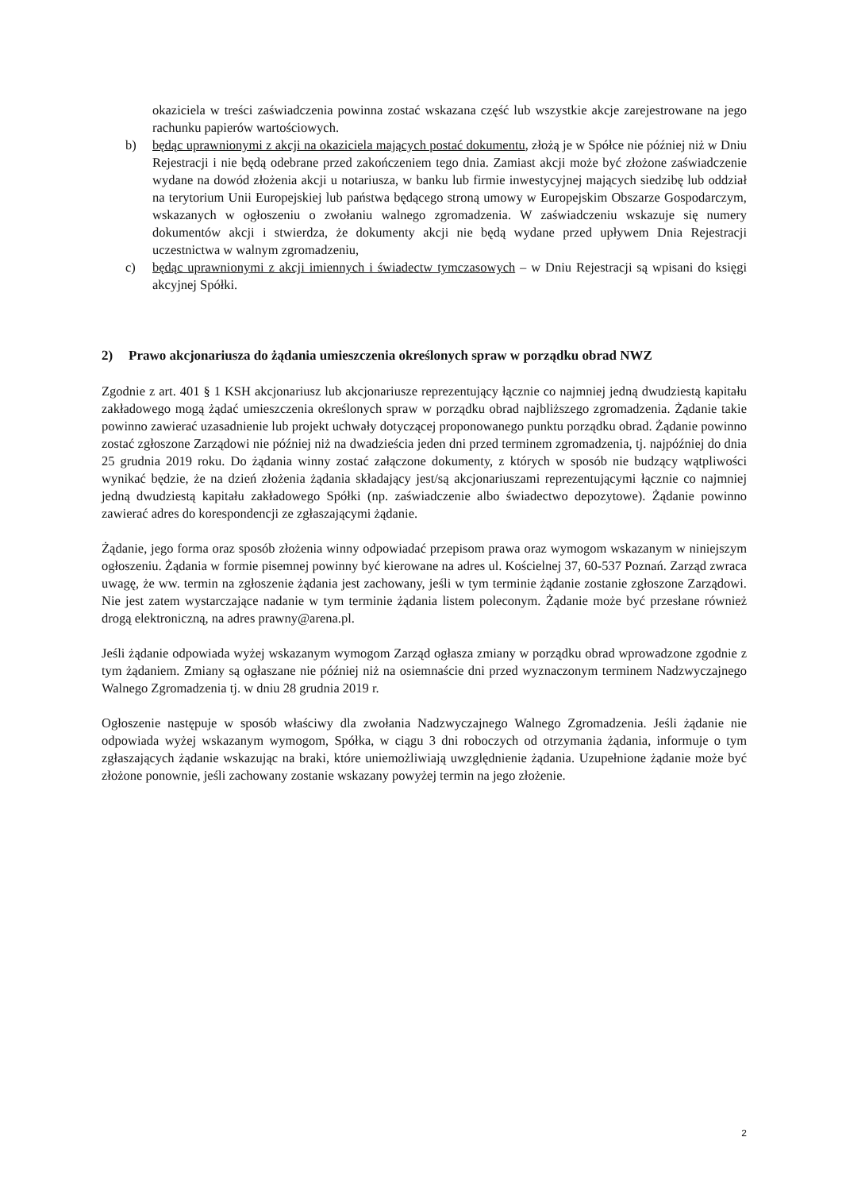okaziciela w treści zaświadczenia powinna zostać wskazana część lub wszystkie akcje zarejestrowane na jego rachunku papierów wartościowych.
b) będąc uprawnionymi z akcji na okaziciela mających postać dokumentu, złożą je w Spółce nie później niż w Dniu Rejestracji i nie będą odebrane przed zakończeniem tego dnia. Zamiast akcji może być złożone zaświadczenie wydane na dowód złożenia akcji u notariusza, w banku lub firmie inwestycyjnej mających siedzibę lub oddział na terytorium Unii Europejskiej lub państwa będącego stroną umowy w Europejskim Obszarze Gospodarczym, wskazanych w ogłoszeniu o zwołaniu walnego zgromadzenia. W zaświadczeniu wskazuje się numery dokumentów akcji i stwierdza, że dokumenty akcji nie będą wydane przed upływem Dnia Rejestracji uczestnictwa w walnym zgromadzeniu,
c) będąc uprawnionymi z akcji imiennych i świadectw tymczasowych – w Dniu Rejestracji są wpisani do księgi akcyjnej Spółki.
2) Prawo akcjonariusza do żądania umieszczenia określonych spraw w porządku obrad NWZ
Zgodnie z art. 401 § 1 KSH akcjonariusz lub akcjonariusze reprezentujący łącznie co najmniej jedną dwudziestą kapitału zakładowego mogą żądać umieszczenia określonych spraw w porządku obrad najbliższego zgromadzenia. Żądanie takie powinno zawierać uzasadnienie lub projekt uchwały dotyczącej proponowanego punktu porządku obrad. Żądanie powinno zostać zgłoszone Zarządowi nie później niż na dwadzieścia jeden dni przed terminem zgromadzenia, tj. najpóźniej do dnia 25 grudnia 2019 roku. Do żądania winny zostać załączone dokumenty, z których w sposób nie budzący wątpliwości wynikać będzie, że na dzień złożenia żądania składający jest/są akcjonariuszami reprezentującymi łącznie co najmniej jedną dwudziestą kapitału zakładowego Spółki (np. zaświadczenie albo świadectwo depozytowe). Żądanie powinno zawierać adres do korespondencji ze zgłaszającymi żądanie.
Żądanie, jego forma oraz sposób złożenia winny odpowiadać przepisom prawa oraz wymogom wskazanym w niniejszym ogłoszeniu. Żądania w formie pisemnej powinny być kierowane na adres ul. Kościelnej 37, 60-537 Poznań. Zarząd zwraca uwagę, że ww. termin na zgłoszenie żądania jest zachowany, jeśli w tym terminie żądanie zostanie zgłoszone Zarządowi. Nie jest zatem wystarczające nadanie w tym terminie żądania listem poleconym. Żądanie może być przesłane również drogą elektroniczną, na adres prawny@arena.pl.
Jeśli żądanie odpowiada wyżej wskazanym wymogom Zarząd ogłasza zmiany w porządku obrad wprowadzone zgodnie z tym żądaniem. Zmiany są ogłaszane nie później niż na osiemnaście dni przed wyznaczonym terminem Nadzwyczajnego Walnego Zgromadzenia tj. w dniu 28 grudnia 2019 r.
Ogłoszenie następuje w sposób właściwy dla zwołania Nadzwyczajnego Walnego Zgromadzenia. Jeśli żądanie nie odpowiada wyżej wskazanym wymogom, Spółka, w ciągu 3 dni roboczych od otrzymania żądania, informuje o tym zgłaszających żądanie wskazując na braki, które uniemożliwiają uwzględnienie żądania. Uzupełnione żądanie może być złożone ponownie, jeśli zachowany zostanie wskazany powyżej termin na jego złożenie.
2